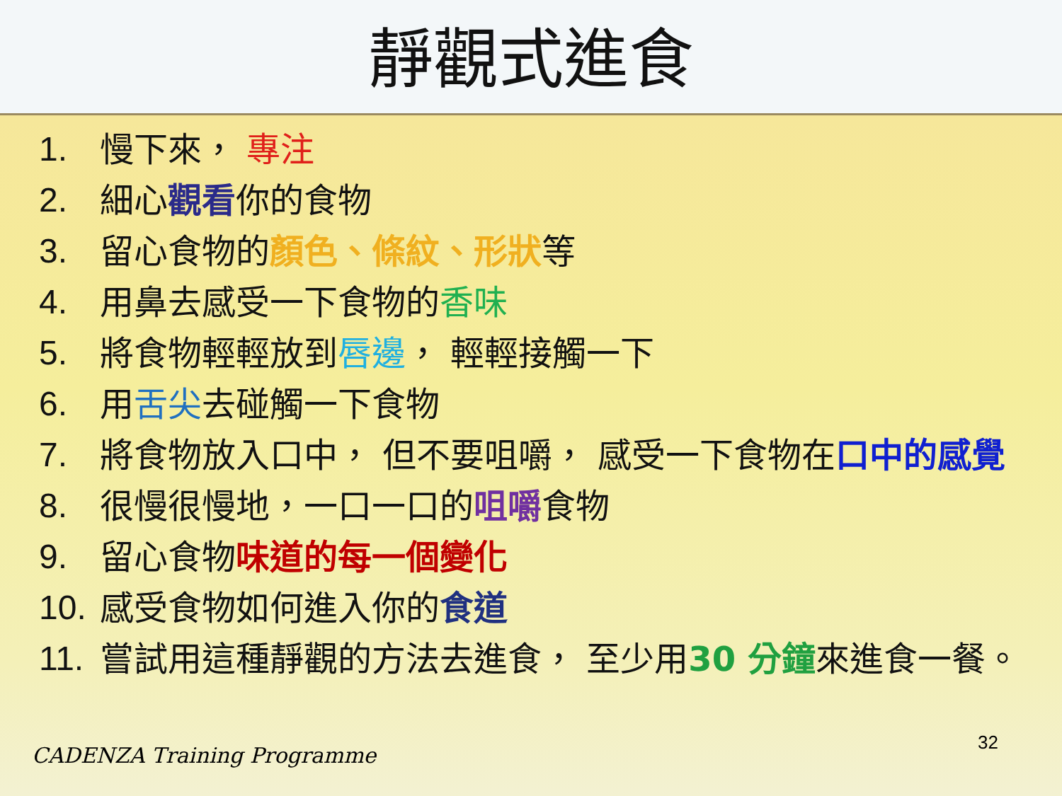靜觀式進食
1. 慢下來， 專注
2. 細心觀看你的食物
3. 留心食物的顏色、條紋、形狀等
4. 用鼻去感受一下食物的香味
5. 將食物輕輕放到唇邊， 輕輕接觸一下
6. 用舌尖去碰觸一下食物
7. 將食物放入口中， 但不要咀嚼， 感受一下食物在口中的感覺
8. 很慢很慢地，一口一口的咀嚼食物
9. 留心食物味道的每一個變化
10. 感受食物如何進入你的食道
11. 嘗試用這種靜觀的方法去進食， 至少用30 分鐘來進食一餐。
CADENZA Training Programme 32